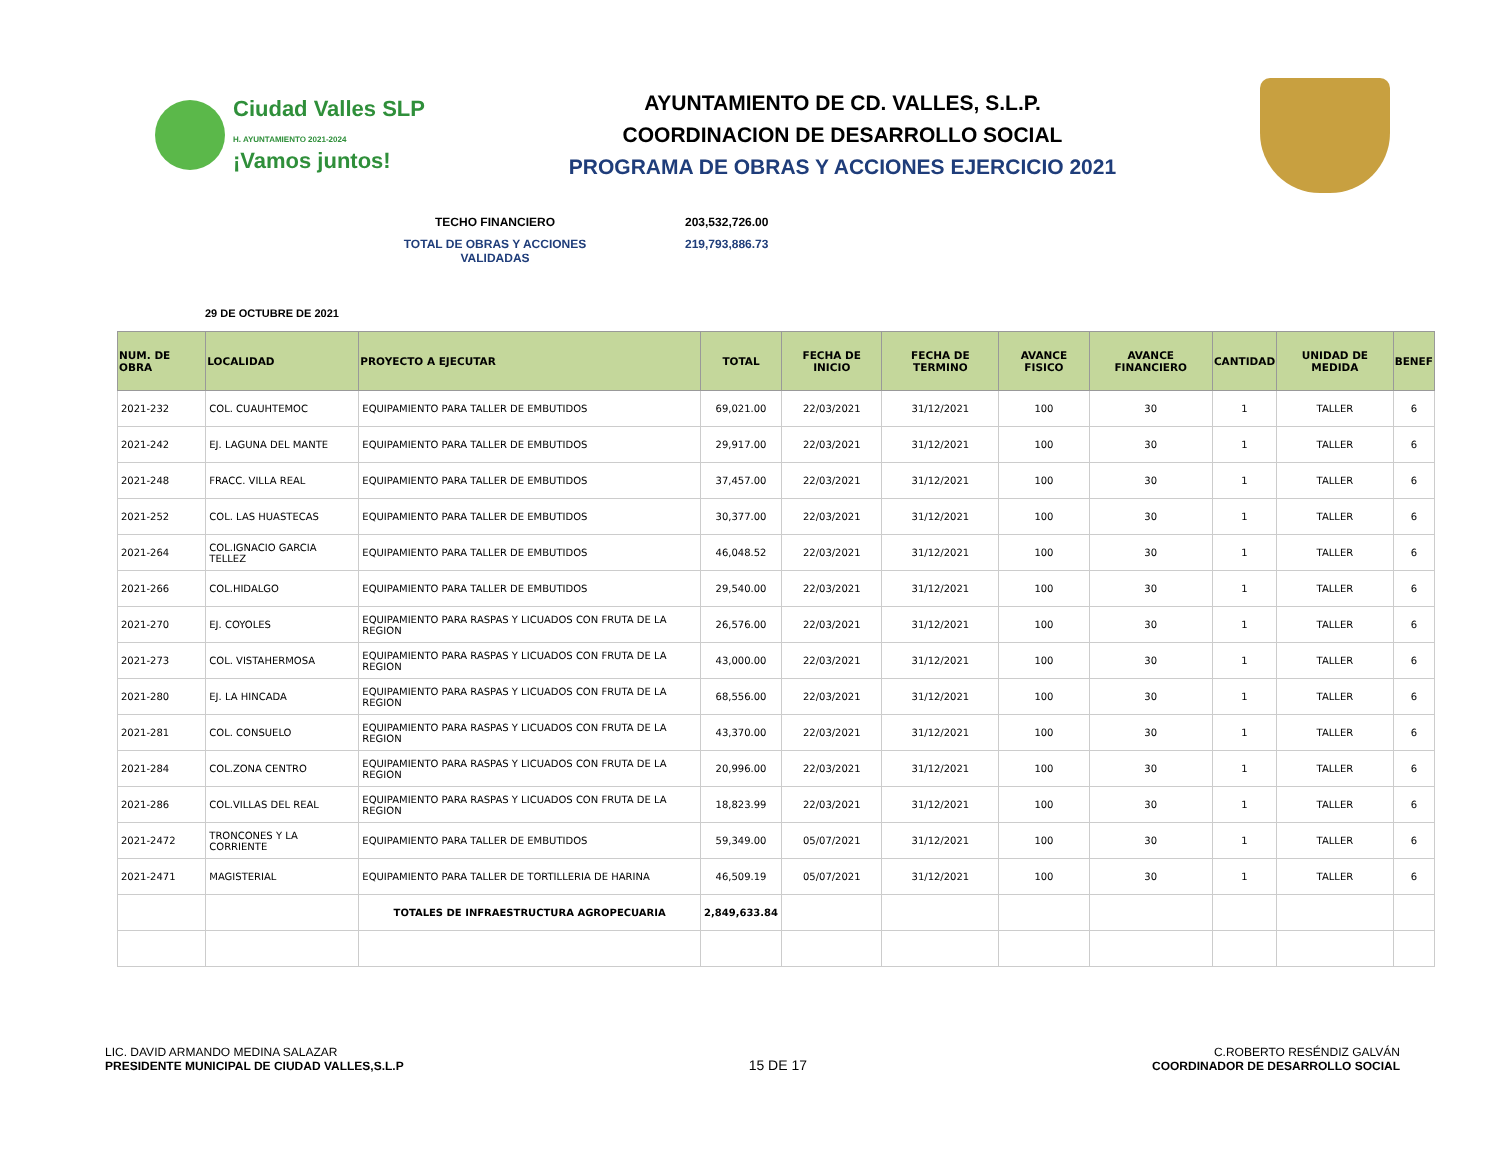Ciudad Valles SLP
H. AYUNTAMIENTO 2021-2024
¡Vamos juntos!
AYUNTAMIENTO DE CD. VALLES, S.L.P.
COORDINACION DE DESARROLLO SOCIAL
PROGRAMA DE OBRAS Y ACCIONES EJERCICIO 2021
TECHO FINANCIERO 203,532,726.00
TOTAL DE OBRAS Y ACCIONES VALIDADAS 219,793,886.73
29 DE OCTUBRE DE 2021
| NUM. DE OBRA | LOCALIDAD | PROYECTO A EJECUTAR | TOTAL | FECHA DE INICIO | FECHA DE TERMINO | AVANCE FISICO | AVANCE FINANCIERO | CANTIDAD | UNIDAD DE MEDIDA | BENEF |
| --- | --- | --- | --- | --- | --- | --- | --- | --- | --- | --- |
| 2021-232 | COL. CUAUHTEMOC | EQUIPAMIENTO PARA TALLER DE EMBUTIDOS | 69,021.00 | 22/03/2021 | 31/12/2021 | 100 | 30 | 1 | TALLER | 6 |
| 2021-242 | EJ. LAGUNA DEL MANTE | EQUIPAMIENTO PARA TALLER DE EMBUTIDOS | 29,917.00 | 22/03/2021 | 31/12/2021 | 100 | 30 | 1 | TALLER | 6 |
| 2021-248 | FRACC. VILLA REAL | EQUIPAMIENTO PARA TALLER DE EMBUTIDOS | 37,457.00 | 22/03/2021 | 31/12/2021 | 100 | 30 | 1 | TALLER | 6 |
| 2021-252 | COL. LAS HUASTECAS | EQUIPAMIENTO PARA TALLER DE EMBUTIDOS | 30,377.00 | 22/03/2021 | 31/12/2021 | 100 | 30 | 1 | TALLER | 6 |
| 2021-264 | COL.IGNACIO GARCIA TELLEZ | EQUIPAMIENTO PARA TALLER DE EMBUTIDOS | 46,048.52 | 22/03/2021 | 31/12/2021 | 100 | 30 | 1 | TALLER | 6 |
| 2021-266 | COL.HIDALGO | EQUIPAMIENTO PARA TALLER DE EMBUTIDOS | 29,540.00 | 22/03/2021 | 31/12/2021 | 100 | 30 | 1 | TALLER | 6 |
| 2021-270 | EJ. COYOLES | EQUIPAMIENTO PARA RASPAS Y LICUADOS CON FRUTA DE LA REGION | 26,576.00 | 22/03/2021 | 31/12/2021 | 100 | 30 | 1 | TALLER | 6 |
| 2021-273 | COL. VISTAHERMOSA | EQUIPAMIENTO PARA RASPAS Y LICUADOS CON FRUTA DE LA REGION | 43,000.00 | 22/03/2021 | 31/12/2021 | 100 | 30 | 1 | TALLER | 6 |
| 2021-280 | EJ. LA HINCADA | EQUIPAMIENTO PARA RASPAS Y LICUADOS CON FRUTA DE LA REGION | 68,556.00 | 22/03/2021 | 31/12/2021 | 100 | 30 | 1 | TALLER | 6 |
| 2021-281 | COL. CONSUELO | EQUIPAMIENTO PARA RASPAS Y LICUADOS CON FRUTA DE LA REGION | 43,370.00 | 22/03/2021 | 31/12/2021 | 100 | 30 | 1 | TALLER | 6 |
| 2021-284 | COL.ZONA CENTRO | EQUIPAMIENTO PARA RASPAS Y LICUADOS CON FRUTA DE LA REGION | 20,996.00 | 22/03/2021 | 31/12/2021 | 100 | 30 | 1 | TALLER | 6 |
| 2021-286 | COL.VILLAS DEL REAL | EQUIPAMIENTO PARA RASPAS Y LICUADOS CON FRUTA DE LA REGION | 18,823.99 | 22/03/2021 | 31/12/2021 | 100 | 30 | 1 | TALLER | 6 |
| 2021-2472 | TRONCONES Y LA CORRIENTE | EQUIPAMIENTO PARA TALLER DE EMBUTIDOS | 59,349.00 | 05/07/2021 | 31/12/2021 | 100 | 30 | 1 | TALLER | 6 |
| 2021-2471 | MAGISTERIAL | EQUIPAMIENTO PARA TALLER DE TORTILLERIA DE HARINA | 46,509.19 | 05/07/2021 | 31/12/2021 | 100 | 30 | 1 | TALLER | 6 |
| | | TOTALES DE INFRAESTRUCTURA AGROPECUARIA | 2,849,633.84 | | | | | | | |
LIC. DAVID ARMANDO MEDINA SALAZAR
PRESIDENTE MUNICIPAL DE CIUDAD VALLES,S.L.P
15 DE 17
C.ROBERTO RESÉNDIZ GALVÁN
COORDINADOR DE DESARROLLO SOCIAL